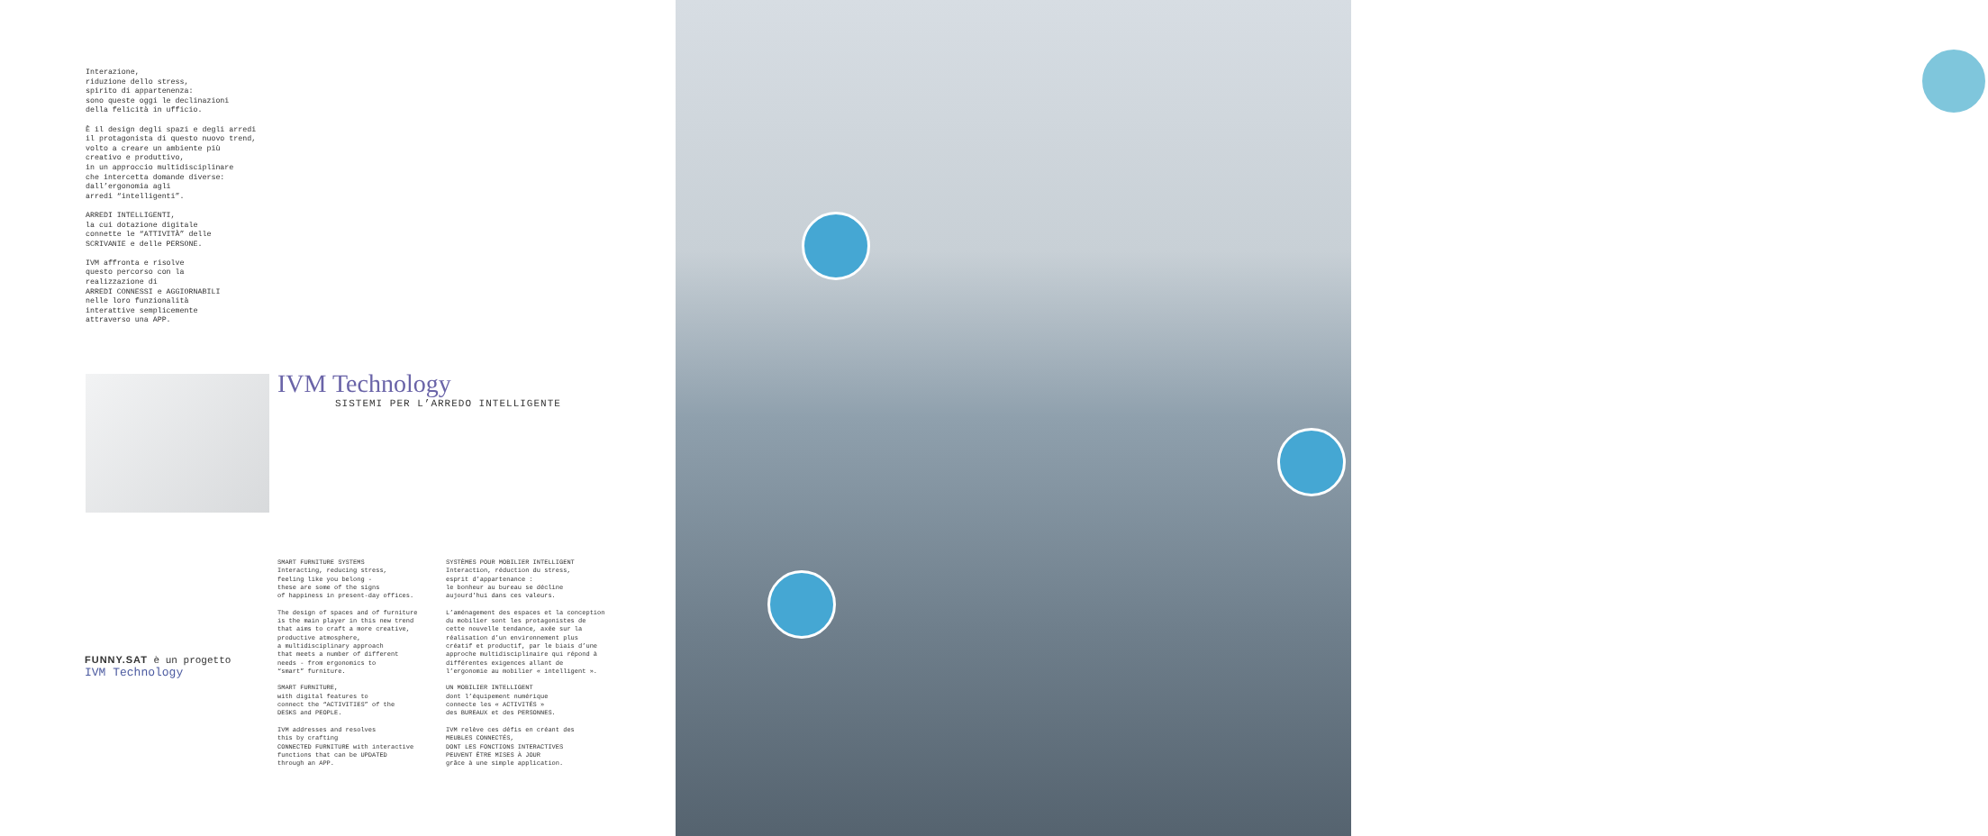Interazione, riduzione dello stress, spirito di appartenenza: sono queste oggi le declinazioni della felicità in ufficio. È il design degli spazi e degli arredi il protagonista di questo nuovo trend, volto a creare un ambiente più creativo e produttivo, in un approccio multidisciplinare che intercetta domande diverse: dall’ergonomia agli arredi “intelligenti”. ARREDI INTELLIGENTI, la cui dotazione digitale connette le “ATTIVITÀ” delle SCRIVANIE e delle PERSONE. IVM affronta e risolve questo percorso con la realizzazione di ARREDI CONNESSI e AGGIORNABILI nelle loro funzionalità interattive semplicemente attraverso una APP.
IVM Technology
SISTEMI PER L’ARREDO INTELLIGENTE
FUNNY.SAT è un progetto
IVM Technology
SMART FURNITURE SYSTEMS Interacting, reducing stress, feeling like you belong - these are some of the signs of happiness in present-day offices. The design of spaces and of furniture is the main player in this new trend that aims to craft a more creative, productive atmosphere, a multidisciplinary approach that meets a number of different needs - from ergonomics to “smart” furniture. SMART FURNITURE, with digital features to connect the “ACTIVITIES” of the DESKS and PEOPLE. IVM addresses and resolves this by crafting CONNECTED FURNITURE with interactive functions that can be UPDATED through an APP.
SYSTÈMES POUR MOBILIER INTELLIGENT Interaction, réduction du stress, esprit d’appartenance : le bonheur au bureau se décline aujourd’hui dans ces valeurs. L’aménagement des espaces et la conception du mobilier sont les protagonistes de cette nouvelle tendance, axée sur la réalisation d’un environnement plus créatif et productif, par le biais d’une approche multidisciplinaire qui répond à différentes exigences allant de l’ergonomie au mobilier « intelligent ». UN MOBILIER INTELLIGENT dont l’équipement numérique connecte les « ACTIVITÉS » des BUREAUX et des PERSONNES. IVM relève ces défis en créant des MEUBLES CONNECTÉS, DONT LES FONCTIONS INTERACTIVES PEUVENT ÊTRE MISES À JOUR grâce à une simple application.